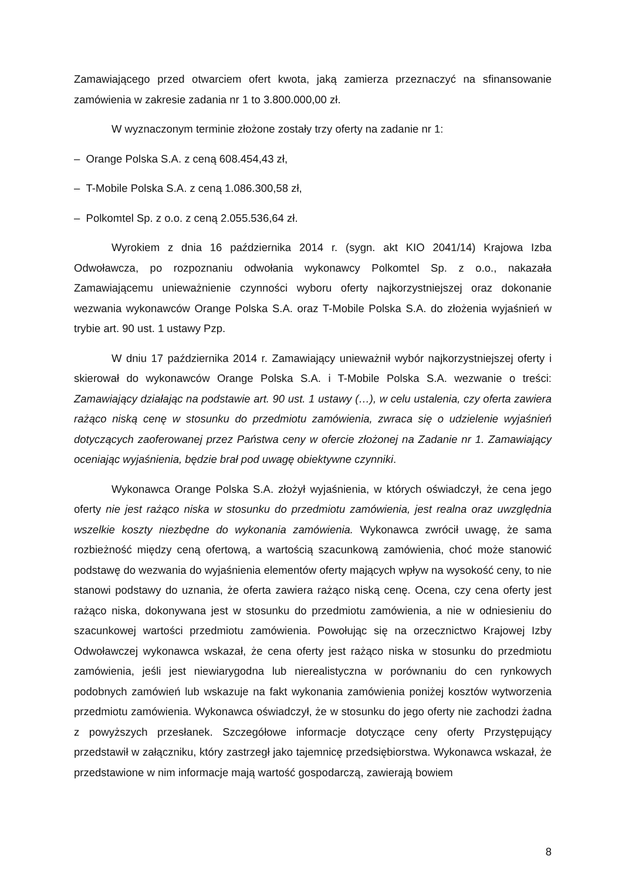Zamawiającego przed otwarciem ofert kwota, jaką zamierza przeznaczyć na sfinansowanie zamówienia w zakresie zadania nr 1 to 3.800.000,00 zł.
W wyznaczonym terminie złożone zostały trzy oferty na zadanie nr 1:
– Orange Polska S.A. z ceną 608.454,43 zł,
– T-Mobile Polska S.A. z ceną 1.086.300,58 zł,
– Polkomtel Sp. z o.o. z ceną 2.055.536,64 zł.
Wyrokiem z dnia 16 października 2014 r. (sygn. akt KIO 2041/14) Krajowa Izba Odwoławcza, po rozpoznaniu odwołania wykonawcy Polkomtel Sp. z o.o., nakazała Zamawiającemu unieważnienie czynności wyboru oferty najkorzystniejszej oraz dokonanie wezwania wykonawców Orange Polska S.A. oraz T-Mobile Polska S.A. do złożenia wyjaśnień w trybie art. 90 ust. 1 ustawy Pzp.
W dniu 17 października 2014 r. Zamawiający unieważnił wybór najkorzystniejszej oferty i skierował do wykonawców Orange Polska S.A. i T-Mobile Polska S.A. wezwanie o treści: Zamawiający działając na podstawie art. 90 ust. 1 ustawy (…), w celu ustalenia, czy oferta zawiera rażąco niską cenę w stosunku do przedmiotu zamówienia, zwraca się o udzielenie wyjaśnień dotyczących zaoferowanej przez Państwa ceny w ofercie złożonej na Zadanie nr 1. Zamawiający oceniając wyjaśnienia, będzie brał pod uwagę obiektywne czynniki.
Wykonawca Orange Polska S.A. złożył wyjaśnienia, w których oświadczył, że cena jego oferty nie jest rażąco niska w stosunku do przedmiotu zamówienia, jest realna oraz uwzględnia wszelkie koszty niezbędne do wykonania zamówienia. Wykonawca zwrócił uwagę, że sama rozbieżność między ceną ofertową, a wartością szacunkową zamówienia, choć może stanowić podstawę do wezwania do wyjaśnienia elementów oferty mających wpływ na wysokość ceny, to nie stanowi podstawy do uznania, że oferta zawiera rażąco niską cenę. Ocena, czy cena oferty jest rażąco niska, dokonywana jest w stosunku do przedmiotu zamówienia, a nie w odniesieniu do szacunkowej wartości przedmiotu zamówienia. Powołując się na orzecznictwo Krajowej Izby Odwoławczej wykonawca wskazał, że cena oferty jest rażąco niska w stosunku do przedmiotu zamówienia, jeśli jest niewiarygodna lub nierealistyczna w porównaniu do cen rynkowych podobnych zamówień lub wskazuje na fakt wykonania zamówienia poniżej kosztów wytworzenia przedmiotu zamówienia. Wykonawca oświadczył, że w stosunku do jego oferty nie zachodzi żadna z powyższych przesłanek. Szczegółowe informacje dotyczące ceny oferty Przystępujący przedstawił w załączniku, który zastrzegł jako tajemnicę przedsiębiorstwa. Wykonawca wskazał, że przedstawione w nim informacje mają wartość gospodarczą, zawierają bowiem
8